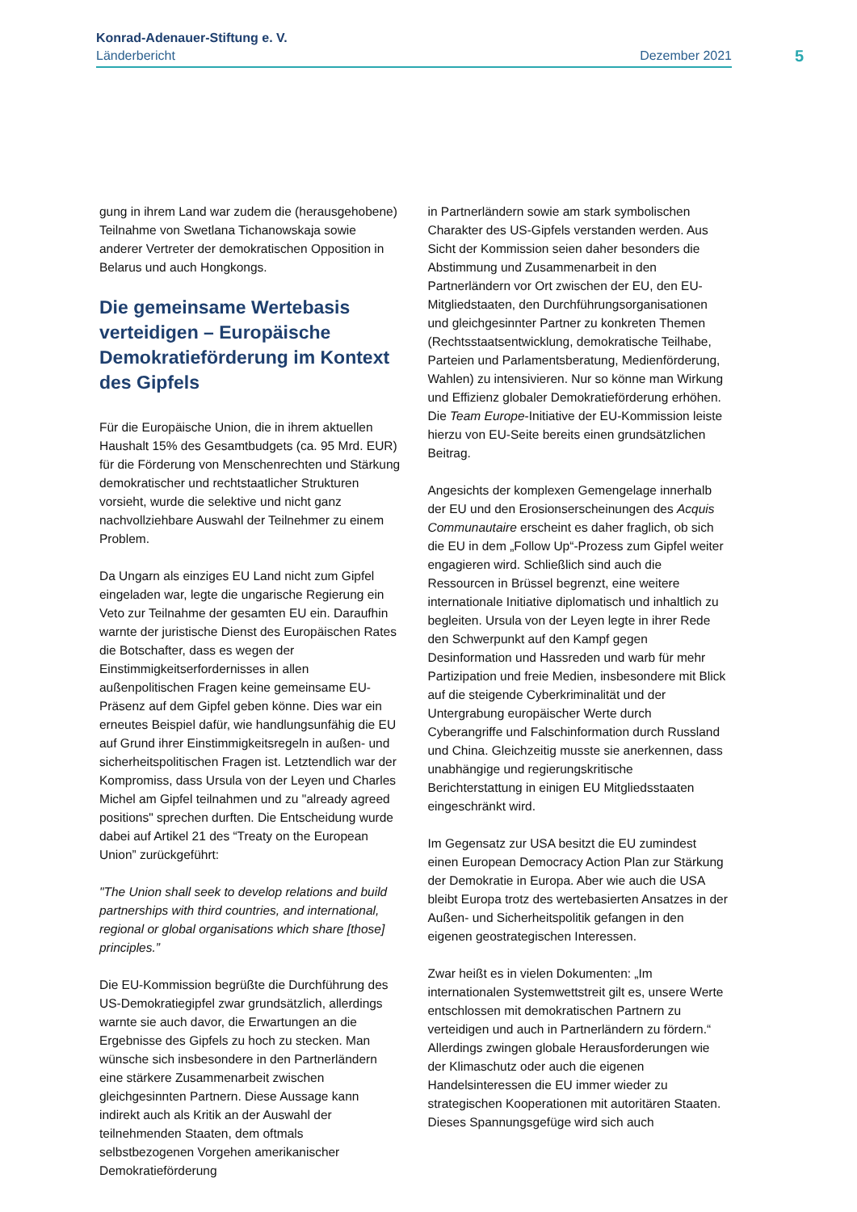Konrad-Adenauer-Stiftung e. V.
Länderbericht Dezember 2021
5
gung in ihrem Land war zudem die (herausgehobene) Teilnahme von Swetlana Tichanowskaja sowie anderer Vertreter der demokratischen Opposition in Belarus und auch Hongkongs.
Die gemeinsame Wertebasis verteidigen – Europäische Demokratieförderung im Kontext des Gipfels
Für die Europäische Union, die in ihrem aktuellen Haushalt 15% des Gesamtbudgets (ca. 95 Mrd. EUR) für die Förderung von Menschenrechten und Stärkung demokratischer und rechtstaatlicher Strukturen vorsieht, wurde die selektive und nicht ganz nachvollziehbare Auswahl der Teilnehmer zu einem Problem.
Da Ungarn als einziges EU Land nicht zum Gipfel eingeladen war, legte die ungarische Regierung ein Veto zur Teilnahme der gesamten EU ein. Daraufhin warnte der juristische Dienst des Europäischen Rates die Botschafter, dass es wegen der Einstimmigkeitserfordernisses in allen außenpolitischen Fragen keine gemeinsame EU-Präsenz auf dem Gipfel geben könne. Dies war ein erneutes Beispiel dafür, wie handlungsunfähig die EU auf Grund ihrer Einstimmigkeitsregeln in außen- und sicherheitspolitischen Fragen ist. Letztendlich war der Kompromiss, dass Ursula von der Leyen und Charles Michel am Gipfel teilnahmen und zu "already agreed positions" sprechen durften. Die Entscheidung wurde dabei auf Artikel 21 des “Treaty on the European Union” zurückgeführt:
"The Union shall seek to develop relations and build partnerships with third countries, and international, regional or global organisations which share [those] principles.”
Die EU-Kommission begrüßte die Durchführung des US-Demokratiegipfel zwar grundsätzlich, allerdings warnte sie auch davor, die Erwartungen an die Ergebnisse des Gipfels zu hoch zu stecken. Man wünsche sich insbesondere in den Partnerländern eine stärkere Zusammenarbeit zwischen gleichgesinnten Partnern. Diese Aussage kann indirekt auch als Kritik an der Auswahl der teilnehmenden Staaten, dem oftmals selbstbezogenen Vorgehen amerikanischer Demokratieförderung
in Partnerländern sowie am stark symbolischen Charakter des US-Gipfels verstanden werden. Aus Sicht der Kommission seien daher besonders die Abstimmung und Zusammenarbeit in den Partnerländern vor Ort zwischen der EU, den EU-Mitgliedstaaten, den Durchführungsorganisationen und gleichgesinnter Partner zu konkreten Themen (Rechtsstaatsentwicklung, demokratische Teilhabe, Parteien und Parlamentsberatung, Medienförderung, Wahlen) zu intensivieren. Nur so könne man Wirkung und Effizienz globaler Demokratieförderung erhöhen. Die Team Europe-Initiative der EU-Kommission leiste hierzu von EU-Seite bereits einen grundsätzlichen Beitrag.
Angesichts der komplexen Gemengelage innerhalb der EU und den Erosionserscheinungen des Acquis Communautaire erscheint es daher fraglich, ob sich die EU in dem „Follow Up“-Prozess zum Gipfel weiter engagieren wird. Schließlich sind auch die Ressourcen in Brüssel begrenzt, eine weitere internationale Initiative diplomatisch und inhaltlich zu begleiten. Ursula von der Leyen legte in ihrer Rede den Schwerpunkt auf den Kampf gegen Desinformation und Hassreden und warb für mehr Partizipation und freie Medien, insbesondere mit Blick auf die steigende Cyberkriminalität und der Untergrabung europäischer Werte durch Cyberangriffe und Falschinformation durch Russland und China. Gleichzeitig musste sie anerkennen, dass unabhängige und regierungskritische Berichterstattung in einigen EU Mitgliedsstaaten eingeschränkt wird.
Im Gegensatz zur USA besitzt die EU zumindest einen European Democracy Action Plan zur Stärkung der Demokratie in Europa. Aber wie auch die USA bleibt Europa trotz des wertebasierten Ansatzes in der Außen- und Sicherheitspolitik gefangen in den eigenen geostrategischen Interessen.
Zwar heißt es in vielen Dokumenten: „Im internationalen Systemwettstreit gilt es, unsere Werte entschlossen mit demokratischen Partnern zu verteidigen und auch in Partnerländern zu fördern.“ Allerdings zwingen globale Herausforderungen wie der Klimaschutz oder auch die eigenen Handelsinteressen die EU immer wieder zu strategischen Kooperationen mit autoritären Staaten. Dieses Spannungsgefüge wird sich auch